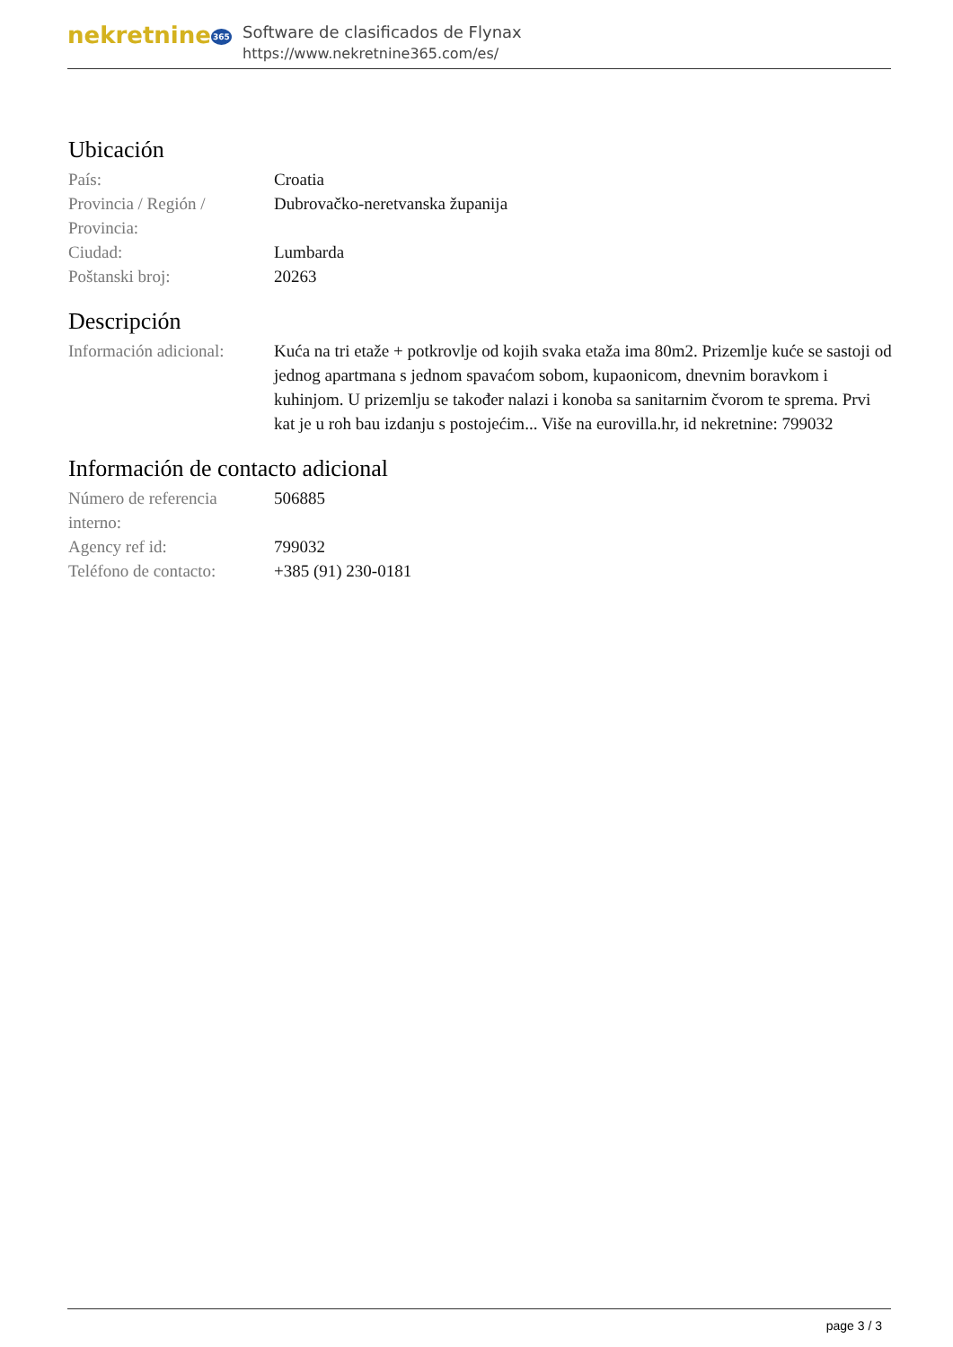nekretnine365
Software de clasificados de Flynax
https://www.nekretnine365.com/es/
Ubicación
| País: | Croatia |
| Provincia / Región / Provincia: | Dubrovačko-neretvanska županija |
| Ciudad: | Lumbarda |
| Poštanski broj: | 20263 |
Descripción
| Información adicional: | Kuća na tri etaže + potkrovlje od kojih svaka etaža ima 80m2. Prizemlje kuće se sastoji od jednog apartmana s jednom spavaćom sobom, kupaonicom, dnevnim boravkom i kuhinjom. U prizemlju se također nalazi i konoba sa sanitarnim čvorom te sprema. Prvi kat je u roh bau izdanju s postojećim... Više na eurovilla.hr, id nekretnine: 799032 |
Información de contacto adicional
| Número de referencia interno: | 506885 |
| Agency ref id: | 799032 |
| Teléfono de contacto: | +385 (91) 230-0181 |
page 3 / 3